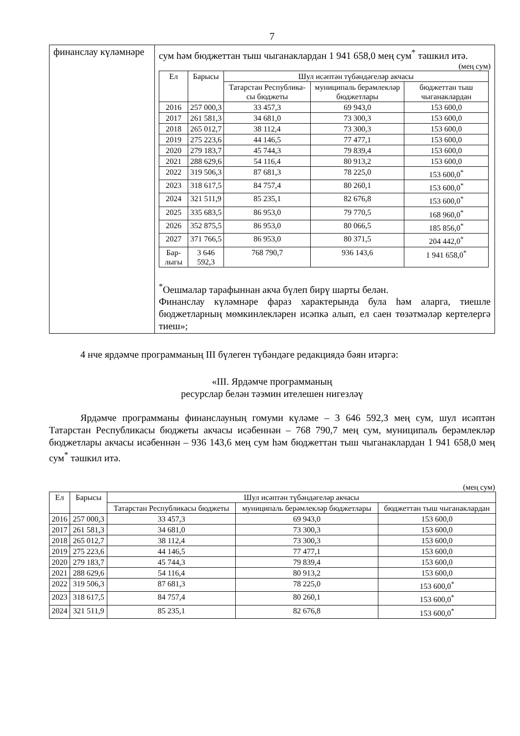7
| финанслау күләмнәре | сум һәм бюджеттан тыш чыганаклардан 1 941 658,0 мең сум<sup>*</sup> тәшкил итә. (мең сум) / Ел / Барысы / Шул исәптән түбәндәгеләр акчасы / / / / --- / --- / --- / --- / --- / / / / Татарстан Республика-сы бюджеты / муниципаль берәмлекләр бюджетлары / бюджеттан тыш чыганаклардан / / 2016 / 257 000,3 / 33 457,3 / 69 943,0 / 153 600,0 / / 2017 / 261 581,3 / 34 681,0 / 73 300,3 / 153 600,0 / / 2018 / 265 012,7 / 38 112,4 / 73 300,3 / 153 600,0 / / 2019 / 275 223,6 / 44 146,5 / 77 477,1 / 153 600,0 / / 2020 / 279 183,7 / 45 744,3 / 79 839,4 / 153 600,0 / / 2021 / 288 629,6 / 54 116,4 / 80 913,2 / 153 600,0 / / 2022 / 319 506,3 / 87 681,3 / 78 225,0 / 153 600,0<sup>*</sup> / / 2023 / 318 617,5 / 84 757,4 / 80 260,1 / 153 600,0<sup>*</sup> / / 2024 / 321 511,9 / 85 235,1 / 82 676,8 / 153 600,0<sup>*</sup> / / 2025 / 335 683,5 / 86 953,0 / 79 770,5 / 168 960,0<sup>*</sup> / / 2026 / 352 875,5 / 86 953,0 / 80 066,5 / 185 856,0<sup>*</sup> / / 2027 / 371 766,5 / 86 953,0 / 80 371,5 / 204 442,0<sup>*</sup> / / Бар-лыгы / 3 646 592,3 / 768 790,7 / 936 143,6 / 1 941 658,0<sup>*</sup> / <sup>*</sup> Оешмалар тарафыннан акча бүлеп бирү шарты белән. Финанслау күләмнәре фараз характерында була һәм аларга, тиешле бюджетларның мөмкинлекләрен исәпкә алып, ел саен төзәтмәләр кертелергә тиеш»; |
4 нче ярдәмче программаның III бүлеген түбәндәге редакциядә бәян итәргә:
«III. Ярдәмче программаның
ресурслар белән тәэмин ителешен нигезләү
Ярдәмче программаны финанслауның гомуми күләме – 3 646 592,3 мең сум, шул исәптән Татарстан Республикасы бюджеты акчасы исәбеннән – 768 790,7 мең сум, муниципаль берәмлекләр бюджетлары акчасы исәбеннән – 936 143,6 мең сум һәм бюджеттан тыш чыганаклардан 1 941 658,0 мең сум<sup>*</sup> тәшкил итә.
(мең сум)
| Ел | Барысы | Шул исәптән түбәндәгеләр акчасы | | |
| --- | --- | --- | --- | --- |
| | | Татарстан Республикасы бюджеты | муниципаль берәмлекләр бюджетлары | бюджеттан тыш чыганаклардан |
| 2016 | 257 000,3 | 33 457,3 | 69 943,0 | 153 600,0 |
| 2017 | 261 581,3 | 34 681,0 | 73 300,3 | 153 600,0 |
| 2018 | 265 012,7 | 38 112,4 | 73 300,3 | 153 600,0 |
| 2019 | 275 223,6 | 44 146,5 | 77 477,1 | 153 600,0 |
| 2020 | 279 183,7 | 45 744,3 | 79 839,4 | 153 600,0 |
| 2021 | 288 629,6 | 54 116,4 | 80 913,2 | 153 600,0 |
| 2022 | 319 506,3 | 87 681,3 | 78 225,0 | 153 600,0<sup>*</sup> |
| 2023 | 318 617,5 | 84 757,4 | 80 260,1 | 153 600,0<sup>*</sup> |
| 2024 | 321 511,9 | 85 235,1 | 82 676,8 | 153 600,0<sup>*</sup> |